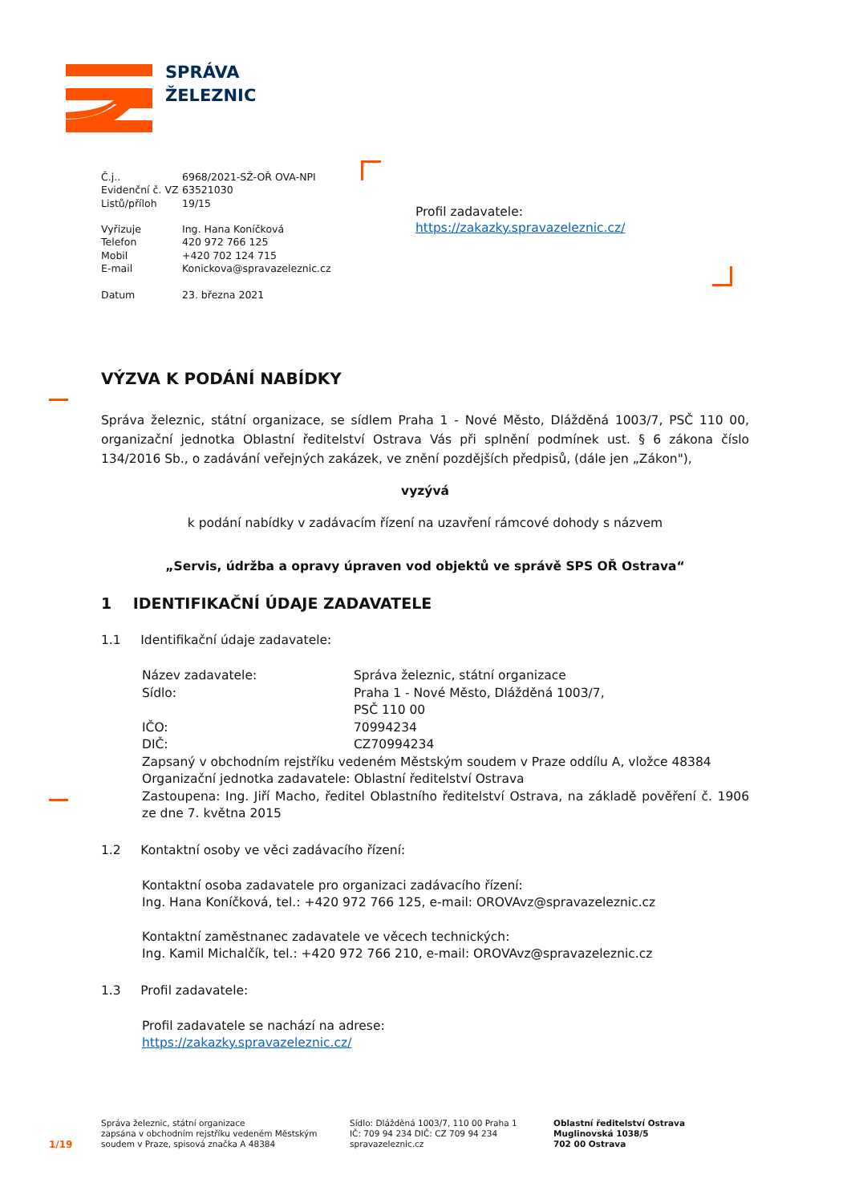SPRÁVA
ŽELEZNIC
| Č.j.. | 6968/2021-SŽ-OŘ OVA-NPI |
| Evidenční č. VZ | 63521030 |
| Listů/příloh | 19/15 |
| Vyřizuje | Ing. Hana Koníčková |
| Telefon | 420 972 766 125 |
| Mobil | +420 702 124 715 |
| E-mail | Konickova@spravazeleznic.cz |
| Datum | 23. března 2021 |
Profil zadavatele:
https://zakazky.spravazeleznic.cz/
VÝZVA K PODÁNÍ NABÍDKY
Správa železnic, státní organizace, se sídlem Praha 1 - Nové Město, Dlážděná 1003/7, PSČ 110 00, organizační jednotka Oblastní ředitelství Ostrava Vás při splnění podmínek ust. § 6 zákona číslo 134/2016 Sb., o zadávání veřejných zakázek, ve znění pozdějších předpisů, (dále jen „Zákon"),
vyzývá
k podání nabídky v zadávacím řízení na uzavření rámcové dohody s názvem
„Servis, údržba a opravy úpraven vod objektů ve správě SPS OŘ Ostrava“
1 IDENTIFIKAČNÍ ÚDAJE ZADAVATELE
1.1 Identifikační údaje zadavatele:
| Název zadavatele: | Správa železnic, státní organizace |
| Sídlo: | Praha 1 - Nové Město, Dlážděná 1003/7, PSČ 110 00 |
| IČO: | 70994234 |
| DIČ: | CZ70994234 |
Zapsaný v obchodním rejstříku vedeném Městským soudem v Praze oddílu A, vložce 48384
Organizační jednotka zadavatele: Oblastní ředitelství Ostrava
Zastoupena: Ing. Jiří Macho, ředitel Oblastního ředitelství Ostrava, na základě pověření č. 1906 ze dne 7. května 2015
1.2 Kontaktní osoby ve věci zadávacího řízení:
Kontaktní osoba zadavatele pro organizaci zadávacího řízení:
Ing. Hana Koníčková, tel.: +420 972 766 125, e-mail: OROVAvz@spravazeleznic.cz
Kontaktní zaměstnanec zadavatele ve věcech technických:
Ing. Kamil Michalčík, tel.: +420 972 766 210, e-mail: OROVAvz@spravazeleznic.cz
1.3 Profil zadavatele:
Profil zadavatele se nachází na adrese:
https://zakazky.spravazeleznic.cz/
1/19
Správa železnic, státní organizace
zapsána v obchodním rejstříku vedeném Městským
soudem v Praze, spisová značka A 48384
Sídlo: Dlážděná 1003/7, 110 00 Praha 1
IČ: 709 94 234 DIČ: CZ 709 94 234
spravazeleznic.cz
Oblastní ředitelství Ostrava
Muglinovská 1038/5
702 00 Ostrava